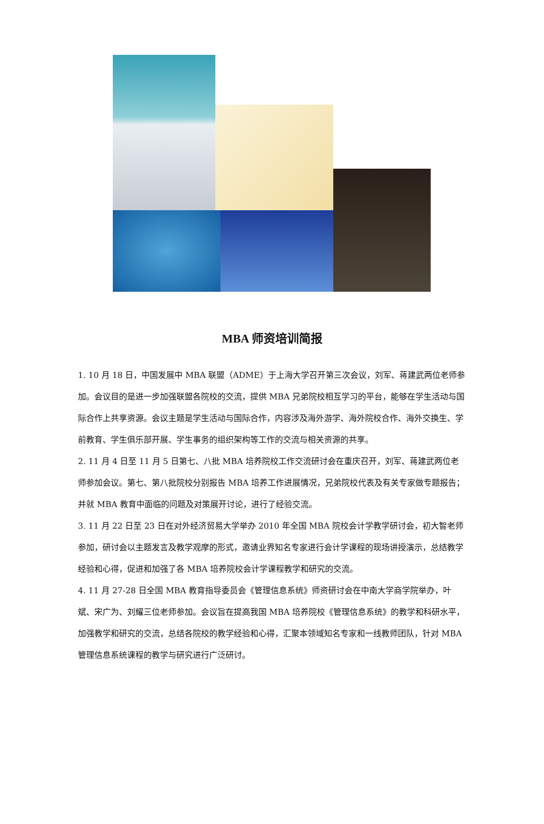MBA 师资培训简报
1. 10 月 18 日，中国发展中 MBA 联盟（ADME）于上海大学召开第三次会议，刘军、蒋建武两位老师参加。会议目的是进一步加强联盟各院校的交流，提供 MBA 兄弟院校相互学习的平台，能够在学生活动与国际合作上共享资源。会议主题是学生活动与国际合作，内容涉及海外游学、海外院校合作、海外交换生、学前教育、学生俱乐部开展、学生事务的组织架构等工作的交流与相关资源的共享。
2. 11 月 4 日至 11 月 5 日第七、八批 MBA 培养院校工作交流研讨会在重庆召开，刘军、蒋建武两位老师参加会议。第七、第八批院校分别报告 MBA 培养工作进展情况，兄弟院校代表及有关专家做专题报告；并就 MBA 教育中面临的问题及对策展开讨论，进行了经验交流。
3. 11 月 22 日至 23 日在对外经济贸易大学举办 2010 年全国 MBA 院校会计学教学研讨会，初大智老师参加，研讨会以主题发言及教学观摩的形式，邀请业界知名专家进行会计学课程的现场讲授演示，总结教学经验和心得，促进和加强了各 MBA 培养院校会计学课程教学和研究的交流。
4. 11 月 27-28 日全国 MBA 教育指导委员会《管理信息系统》师资研讨会在中南大学商学院举办，叶斌、宋广为、刘耀三位老师参加。会议旨在提高我国 MBA 培养院校《管理信息系统》的教学和科研水平，加强教学和研究的交流，总结各院校的教学经验和心得，汇聚本领域知名专家和一线教师团队，针对 MBA 管理信息系统课程的教学与研究进行广泛研讨。